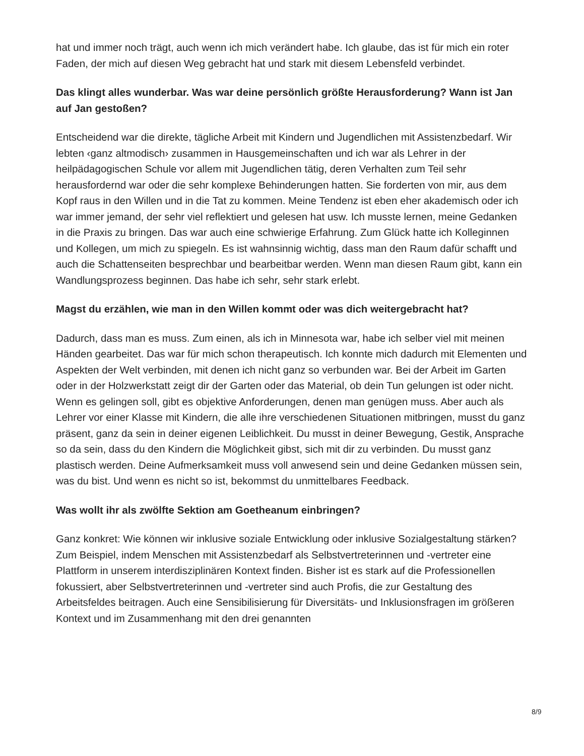hat und immer noch trägt, auch wenn ich mich verändert habe. Ich glaube, das ist für mich ein roter Faden, der mich auf diesen Weg gebracht hat und stark mit diesem Lebensfeld verbindet.
Das klingt alles wunderbar. Was war deine persönlich größte Herausforderung? Wann ist Jan auf Jan gestoßen?
Entscheidend war die direkte, tägliche Arbeit mit Kindern und Jugendlichen mit Assistenzbedarf. Wir lebten ‹ganz altmodisch› zusammen in Hausgemeinschaften und ich war als Lehrer in der heilpädagogischen Schule vor allem mit Jugendlichen tätig, deren Verhalten zum Teil sehr herausfordernd war oder die sehr komplexe Behinderungen hatten. Sie forderten von mir, aus dem Kopf raus in den Willen und in die Tat zu kommen. Meine Tendenz ist eben eher akademisch oder ich war immer jemand, der sehr viel reflektiert und gelesen hat usw. Ich musste lernen, meine Gedanken in die Praxis zu bringen. Das war auch eine schwierige Erfahrung. Zum Glück hatte ich Kolleginnen und Kollegen, um mich zu spiegeln. Es ist wahnsinnig wichtig, dass man den Raum dafür schafft und auch die Schattenseiten besprechbar und bearbeitbar werden. Wenn man diesen Raum gibt, kann ein Wandlungsprozess beginnen. Das habe ich sehr, sehr stark erlebt.
Magst du erzählen, wie man in den Willen kommt oder was dich weitergebracht hat?
Dadurch, dass man es muss. Zum einen, als ich in Minnesota war, habe ich selber viel mit meinen Händen gearbeitet. Das war für mich schon therapeutisch. Ich konnte mich dadurch mit Elementen und Aspekten der Welt verbinden, mit denen ich nicht ganz so verbunden war. Bei der Arbeit im Garten oder in der Holzwerkstatt zeigt dir der Garten oder das Material, ob dein Tun gelungen ist oder nicht. Wenn es gelingen soll, gibt es objektive Anforderungen, denen man genügen muss. Aber auch als Lehrer vor einer Klasse mit Kindern, die alle ihre verschiedenen Situationen mitbringen, musst du ganz präsent, ganz da sein in deiner eigenen Leiblichkeit. Du musst in deiner Bewegung, Gestik, Ansprache so da sein, dass du den Kindern die Möglichkeit gibst, sich mit dir zu verbinden. Du musst ganz plastisch werden. Deine Aufmerksamkeit muss voll anwesend sein und deine Gedanken müssen sein, was du bist. Und wenn es nicht so ist, bekommst du unmittelbares Feedback.
Was wollt ihr als zwölfte Sektion am Goetheanum einbringen?
Ganz konkret: Wie können wir inklusive soziale Entwicklung oder inklusive Sozialgestaltung stärken? Zum Beispiel, indem Menschen mit Assistenzbedarf als Selbstvertreterinnen und -vertreter eine Plattform in unserem interdisziplinären Kontext finden. Bisher ist es stark auf die Professionellen fokussiert, aber Selbstvertreterinnen und -vertreter sind auch Profis, die zur Gestaltung des Arbeitsfeldes beitragen. Auch eine Sensibilisierung für Diversitäts- und Inklusionsfragen im größeren Kontext und im Zusammenhang mit den drei genannten
8/9